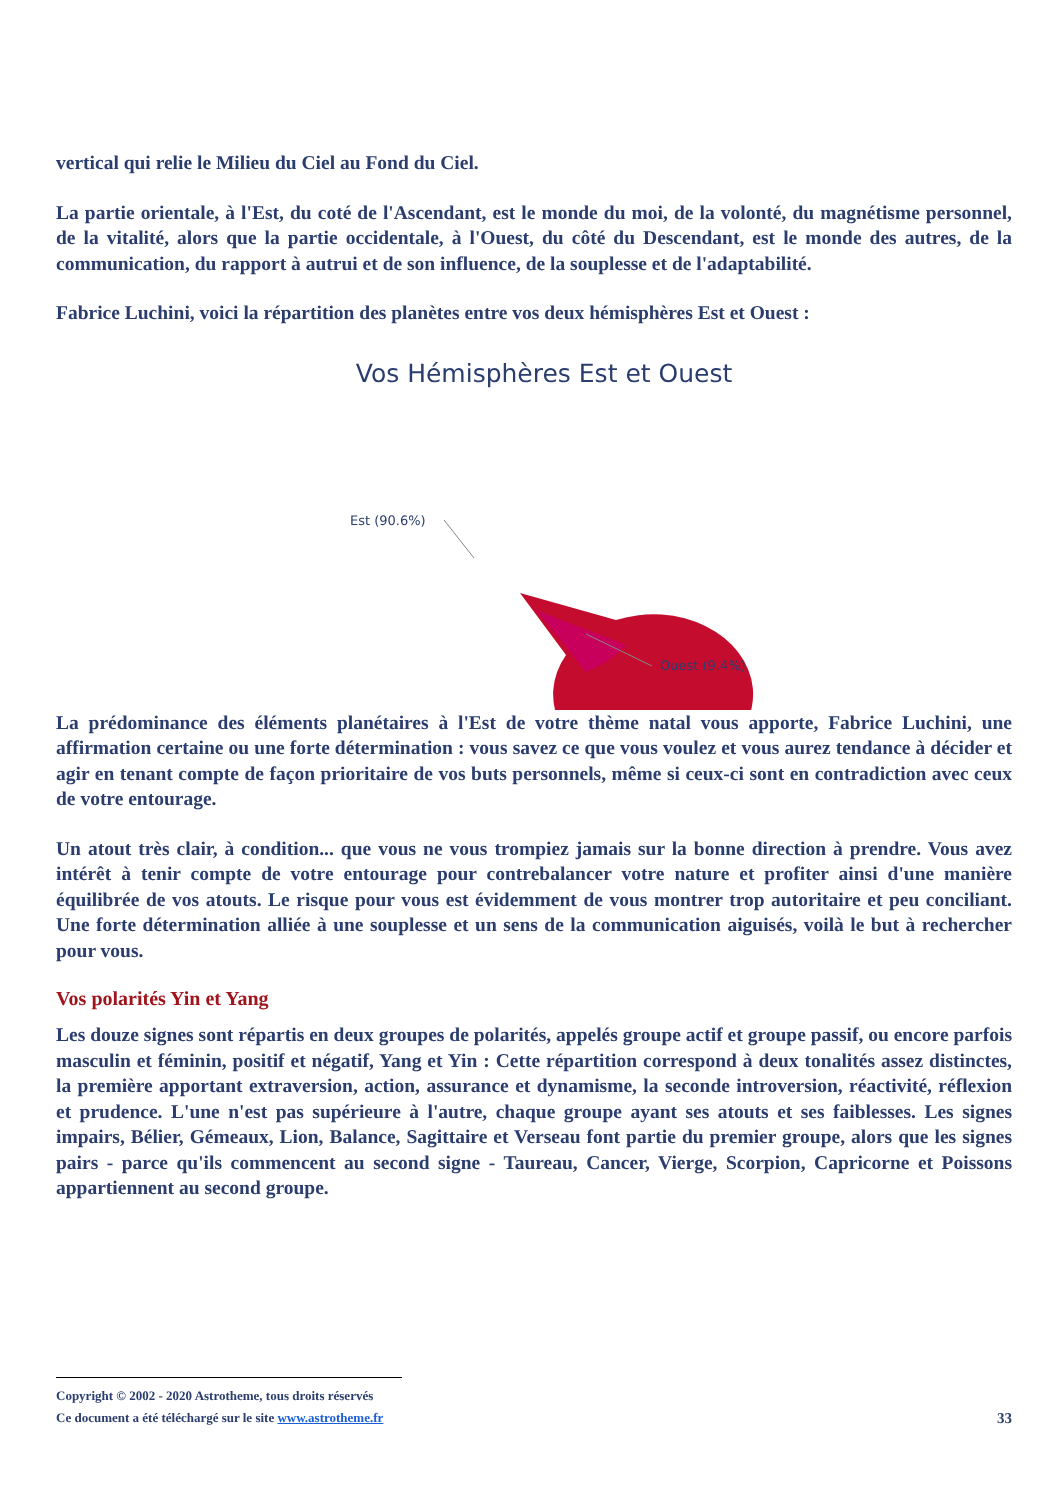vertical qui relie le Milieu du Ciel au Fond du Ciel.
La partie orientale, à l'Est, du coté de l'Ascendant, est le monde du moi, de la volonté, du magnétisme personnel, de la vitalité, alors que la partie occidentale, à l'Ouest, du côté du Descendant, est le monde des autres, de la communication, du rapport à autrui et de son influence, de la souplesse et de l'adaptabilité.
Fabrice Luchini, voici la répartition des planètes entre vos deux hémisphères Est et Ouest :
Vos Hémisphères Est et Ouest
Est (90.6%)
Ouest (9.4%)
La prédominance des éléments planétaires à l'Est de votre thème natal vous apporte, Fabrice Luchini, une affirmation certaine ou une forte détermination : vous savez ce que vous voulez et vous aurez tendance à décider et agir en tenant compte de façon prioritaire de vos buts personnels, même si ceux-ci sont en contradiction avec ceux de votre entourage.
Un atout très clair, à condition... que vous ne vous trompiez jamais sur la bonne direction à prendre. Vous avez intérêt à tenir compte de votre entourage pour contrebalancer votre nature et profiter ainsi d'une manière équilibrée de vos atouts. Le risque pour vous est évidemment de vous montrer trop autoritaire et peu conciliant. Une forte détermination alliée à une souplesse et un sens de la communication aiguisés, voilà le but à rechercher pour vous.
Vos polarités Yin et Yang
Les douze signes sont répartis en deux groupes de polarités, appelés groupe actif et groupe passif, ou encore parfois masculin et féminin, positif et négatif, Yang et Yin : Cette répartition correspond à deux tonalités assez distinctes, la première apportant extraversion, action, assurance et dynamisme, la seconde introversion, réactivité, réflexion et prudence. L'une n'est pas supérieure à l'autre, chaque groupe ayant ses atouts et ses faiblesses. Les signes impairs, Bélier, Gémeaux, Lion, Balance, Sagittaire et Verseau font partie du premier groupe, alors que les signes pairs - parce qu'ils commencent au second signe - Taureau, Cancer, Vierge, Scorpion, Capricorne et Poissons appartiennent au second groupe.
Copyright © 2002 - 2020 Astrotheme, tous droits réservés
Ce document a été téléchargé sur le site www.astrotheme.fr 33